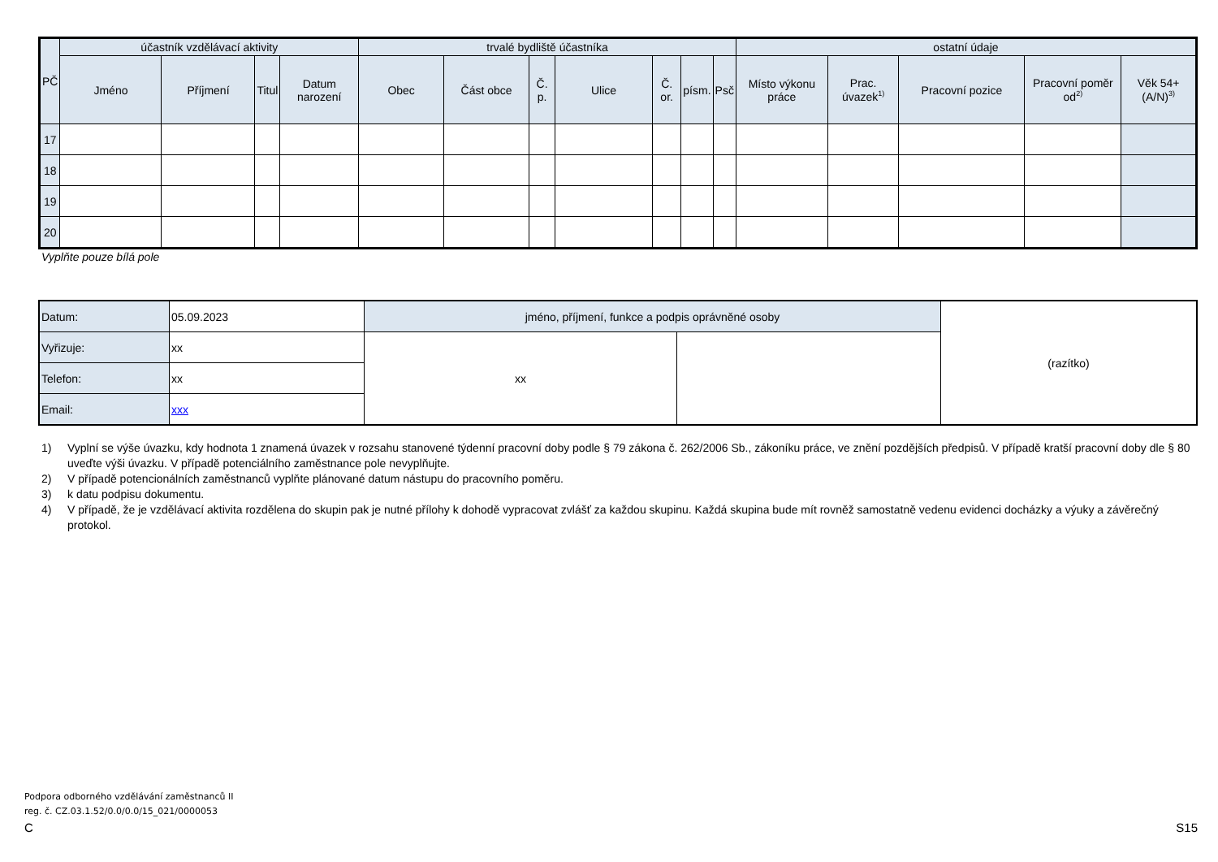| PČ | účastník vzdělávací aktivity | | | | trvalé bydliště účastníka | | | | | | | ostatní údaje | | | | |
| --- | --- | --- | --- | --- | --- | --- | --- | --- | --- | --- | --- | --- | --- | --- | --- | --- |
| | Jméno | Příjmení | Titul | Datum narození | Obec | Část obce | Č. p. | Ulice | Č. or. | písm. | Psč | Místo výkonu práce | Prac. úvazek<sup>1)</sup> | Pracovní pozice | Pracovní poměr od<sup>2)</sup> | Věk 54+ (A/N)<sup>3)</sup> |
| 17 | | | | | | | | | | | | | | | | |
| 18 | | | | | | | | | | | | | | | | |
| 19 | | | | | | | | | | | | | | | | |
| 20 | | | | | | | | | | | | | | | | |
Vyplňte pouze bílá pole
| Datum: | 05.09.2023 | jméno, příjmení, funkce a podpis oprávněné osoby | | (razítko) |
| Vyřizuje: | xx | xx | | |
| Telefon: | xx | | | |
| Email: | xxx | | | |
1) Vyplní se výše úvazku, kdy hodnota 1 znamená úvazek v rozsahu stanovené týdenní pracovní doby podle § 79 zákona č. 262/2006 Sb., zákoníku práce, ve znění pozdějších předpisů. V případě kratší pracovní doby dle § 80 uveďte výši úvazku. V případě potenciálního zaměstnance pole nevyplňujte.
2) V případě potencionálních zaměstnanců vyplňte plánované datum nástupu do pracovního poměru.
3) k datu podpisu dokumentu.
4) V případě, že je vzdělávací aktivita rozdělena do skupin pak je nutné přílohy k dohodě vypracovat zvlášť za každou skupinu. Každá skupina bude mít rovněž samostatně vedenu evidenci docházky a výuky a závěrečný protokol.
Podpora odborného vzdělávání zaměstnanců II
reg. č. CZ.03.1.52/0.0/0.0/15_021/0000053
C S15